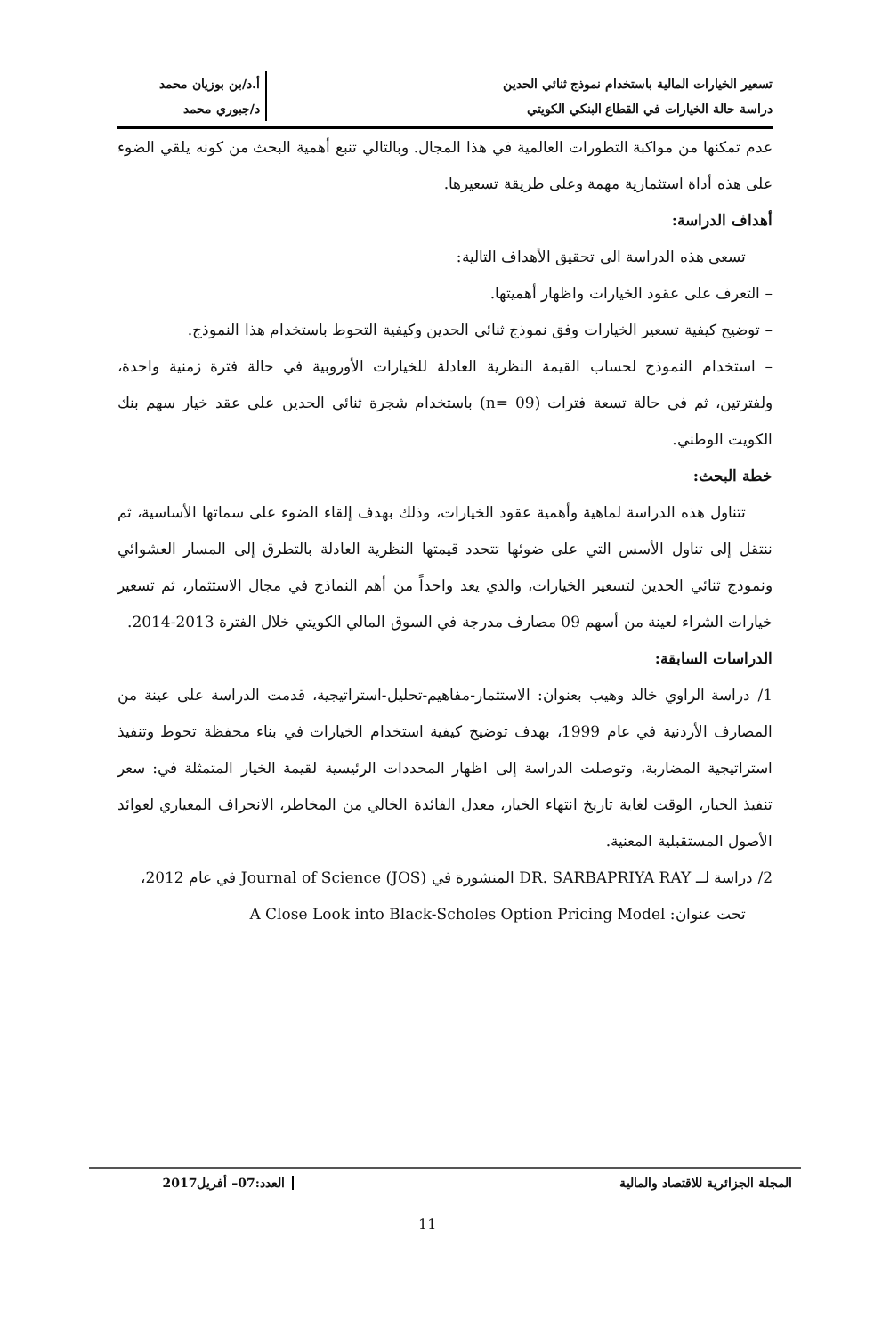تسعير الخيارات المالية باستخدام نموذج ثنائي الحدين
دراسة حالة الخيارات في القطاع البنكي الكويتي
أ.د/بن بوزيان محمد
د/جبوري محمد
عدم تمكنها من مواكبة التطورات العالمية في هذا المجال. وبالتالي تنبع أهمية البحث من كونه يلقي الضوء على هذه أداة استثمارية مهمة وعلى طريقة تسعيرها.
أهداف الدراسة:
تسعى هذه الدراسة الى تحقيق الأهداف التالية:
– التعرف على عقود الخيارات واظهار أهميتها.
– توضيح كيفية تسعير الخيارات وفق نموذج ثنائي الحدين وكيفية التحوط باستخدام هذا النموذج.
– استخدام النموذج لحساب القيمة النظرية العادلة للخيارات الأوروبية في حالة فترة زمنية واحدة، ولفترتين، ثم في حالة تسعة فترات (n= 09) باستخدام شجرة ثنائي الحدين على عقد خيار سهم بنك الكويت الوطني.
خطة البحث:
تتناول هذه الدراسة لماهية وأهمية عقود الخيارات، وذلك بهدف إلقاء الضوء على سماتها الأساسية، ثم ننتقل إلى تناول الأسس التي على ضوئها تتحدد قيمتها النظرية العادلة بالتطرق إلى المسار العشوائي ونموذج ثنائي الحدين لتسعير الخيارات، والذي يعد واحداً من أهم النماذج في مجال الاستثمار، ثم تسعير خيارات الشراء لعينة من أسهم 09 مصارف مدرجة في السوق المالي الكويتي خلال الفترة 2013-2014.
الدراسات السابقة:
1/ دراسة الراوي خالد وهيب بعنوان: الاستثمار-مفاهيم-تحليل-استراتيجية، قدمت الدراسة على عينة من المصارف الأردنية في عام 1999، بهدف توضيح كيفية استخدام الخيارات في بناء محفظة تحوط وتنفيذ استراتيجية المضاربة، وتوصلت الدراسة إلى اظهار المحددات الرئيسية لقيمة الخيار المتمثلة في: سعر تنفيذ الخيار، الوقت لغاية تاريخ انتهاء الخيار، معدل الفائدة الخالي من المخاطر، الانحراف المعياري لعوائد الأصول المستقبلية المعنية.
2/ دراسة لــ DR. SARBAPRIYA RAY المنشورة في Journal of Science (JOS) في عام 2012،
تحت عنوان: A Close Look into Black-Scholes Option Pricing Model
المجلة الجزائرية للاقتصاد والمالية
العدد:07– أفريل2017
11